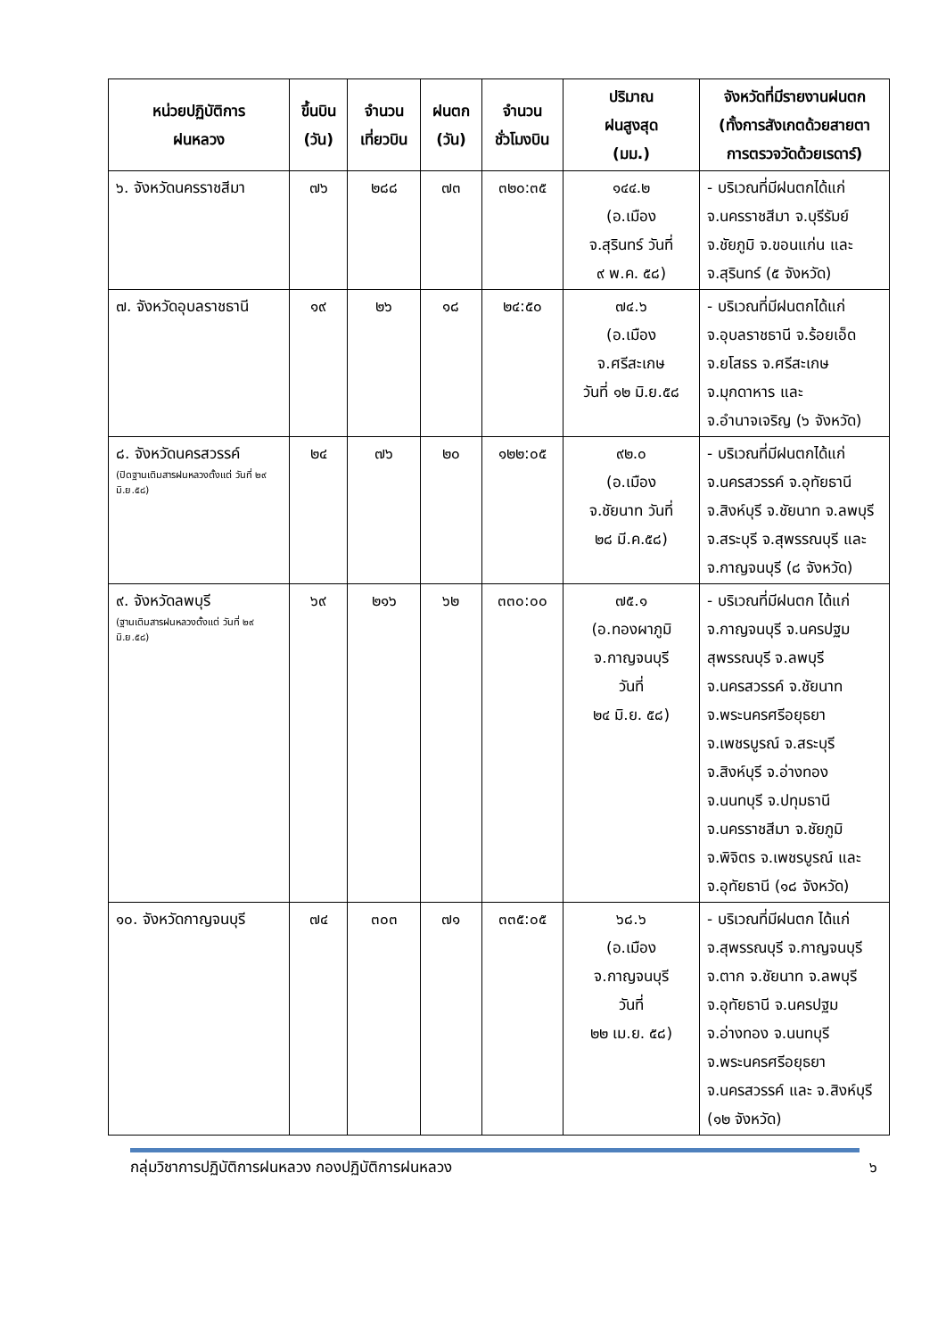| หน่วยปฏิบัติการ ฝนหลวง | ขึ้นบิน (วัน) | จำนวน เที่ยวบิน | ฝนตก (วัน) | จำนวน ชั่วโมงบิน | ปริมาณ ฝนสูงสุด (มม.) | จังหวัดที่มีรายงานฝนตก (ทั้งการสังเกตด้วยสายตา การตรวจวัดด้วยเรดาร์) |
| --- | --- | --- | --- | --- | --- | --- |
| ๖. จังหวัดนครราชสีมา | ๗๖ | ๒๘๘ | ๗๓ | ๓๒๐:๓๕ | ๑๔๔.๒ (อ.เมือง จ.สุรินทร์ วันที่ ๙ พ.ค. ๕๘) | - บริเวณที่มีฝนตกได้แก่ จ.นครราชสีมา จ.บุรีรัมย์ จ.ชัยภูมิ จ.ขอนแก่น และ จ.สุรินทร์ (๕ จังหวัด) |
| ๗. จังหวัดอุบลราชธานี | ๑๙ | ๒๖ | ๑๘ | ๒๔:๕๐ | ๗๔.๖ (อ.เมือง จ.ศรีสะเกษ วันที่ ๑๒ มิ.ย.๕๘ | - บริเวณที่มีฝนตกได้แก่ จ.อุบลราชธานี จ.ร้อยเอ็ด จ.ยโสธร จ.ศรีสะเกษ จ.มุกดาหาร และ จ.อำนาจเจริญ (๖ จังหวัด) |
| ๘. จังหวัดนครสวรรค์ (ปิดฐานเติมสารฝนหลวงตั้งแต่ วันที่ ๒๙ มิ.ย.๕๘) | ๒๔ | ๗๖ | ๒๐ | ๑๒๒:๐๕ | ๙๒.๐ (อ.เมือง จ.ชัยนาท วันที่ ๒๘ มี.ค.๕๘) | - บริเวณที่มีฝนตกได้แก่ จ.นครสวรรค์ จ.อุทัยธานี จ.สิงห์บุรี จ.ชัยนาท จ.ลพบุรี จ.สระบุรี จ.สุพรรณบุรี และ จ.กาญจนบุรี (๘ จังหวัด) |
| ๙. จังหวัดลพบุรี (ฐานเติมสารฝนหลวงตั้งแต่ วันที่ ๒๙ มิ.ย.๕๘) | ๖๙ | ๒๑๖ | ๖๒ | ๓๓๐:๐๐ | ๗๕.๑ (อ.ทองผาภูมิ จ.กาญจนบุรี วันที่ ๒๔ มิ.ย. ๕๘) | - บริเวณที่มีฝนตก ได้แก่ จ.กาญจนบุรี จ.นครปฐม สุพรรณบุรี จ.ลพบุรี จ.นครสวรรค์ จ.ชัยนาท จ.พระนครศรีอยุธยา จ.เพชรบูรณ์ จ.สระบุรี จ.สิงห์บุรี จ.อ่างทอง จ.นนทบุรี จ.ปทุมธานี จ.นครราชสีมา จ.ชัยภูมิ จ.พิจิตร จ.เพชรบูรณ์ และ จ.อุทัยธานี (๑๘ จังหวัด) |
| ๑๐. จังหวัดกาญจนบุรี | ๗๔ | ๓๐๓ | ๗๑ | ๓๓๕:๐๕ | ๖๘.๖ (อ.เมือง จ.กาญจนบุรี วันที่ ๒๒ เม.ย. ๕๘) | - บริเวณที่มีฝนตก ได้แก่ จ.สุพรรณบุรี จ.กาญจนบุรี จ.ตาก จ.ชัยนาท จ.ลพบุรี จ.อุทัยธานี จ.นครปฐม จ.อ่างทอง จ.นนทบุรี จ.พระนครศรีอยุธยา จ.นครสวรรค์ และ จ.สิงห์บุรี (๑๒ จังหวัด) |
กลุ่มวิชาการปฏิบัติการฝนหลวง กองปฏิบัติการฝนหลวง ๖